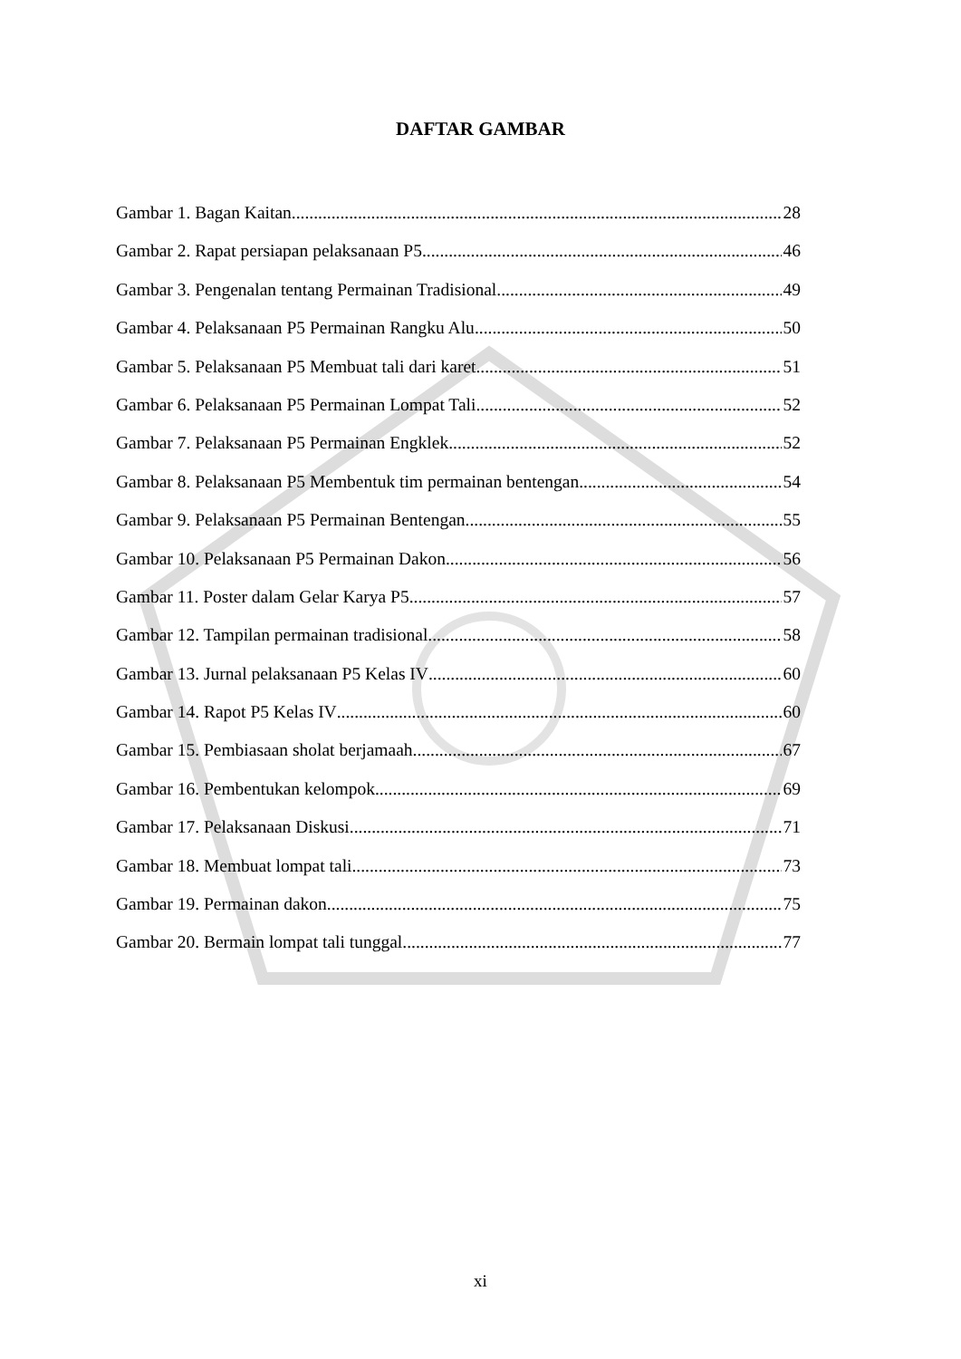DAFTAR GAMBAR
Gambar 1. Bagan Kaitan 28
Gambar 2. Rapat persiapan pelaksanaan P5 46
Gambar 3. Pengenalan tentang Permainan Tradisional 49
Gambar 4. Pelaksanaan P5 Permainan Rangku Alu 50
Gambar 5. Pelaksanaan P5 Membuat tali dari karet 51
Gambar 6. Pelaksanaan P5 Permainan Lompat Tali 52
Gambar 7. Pelaksanaan P5 Permainan Engklek 52
Gambar 8. Pelaksanaan P5 Membentuk tim permainan bentengan 54
Gambar 9. Pelaksanaan P5 Permainan Bentengan 55
Gambar 10. Pelaksanaan P5 Permainan Dakon 56
Gambar 11. Poster dalam Gelar Karya P5 57
Gambar 12. Tampilan permainan tradisional 58
Gambar 13. Jurnal pelaksanaan P5 Kelas IV 60
Gambar 14. Rapot P5 Kelas IV 60
Gambar 15. Pembiasaan sholat berjamaah 67
Gambar 16. Pembentukan kelompok 69
Gambar 17. Pelaksanaan Diskusi 71
Gambar 18. Membuat lompat tali 73
Gambar 19. Permainan dakon 75
Gambar 20. Bermain lompat tali tunggal 77
xi